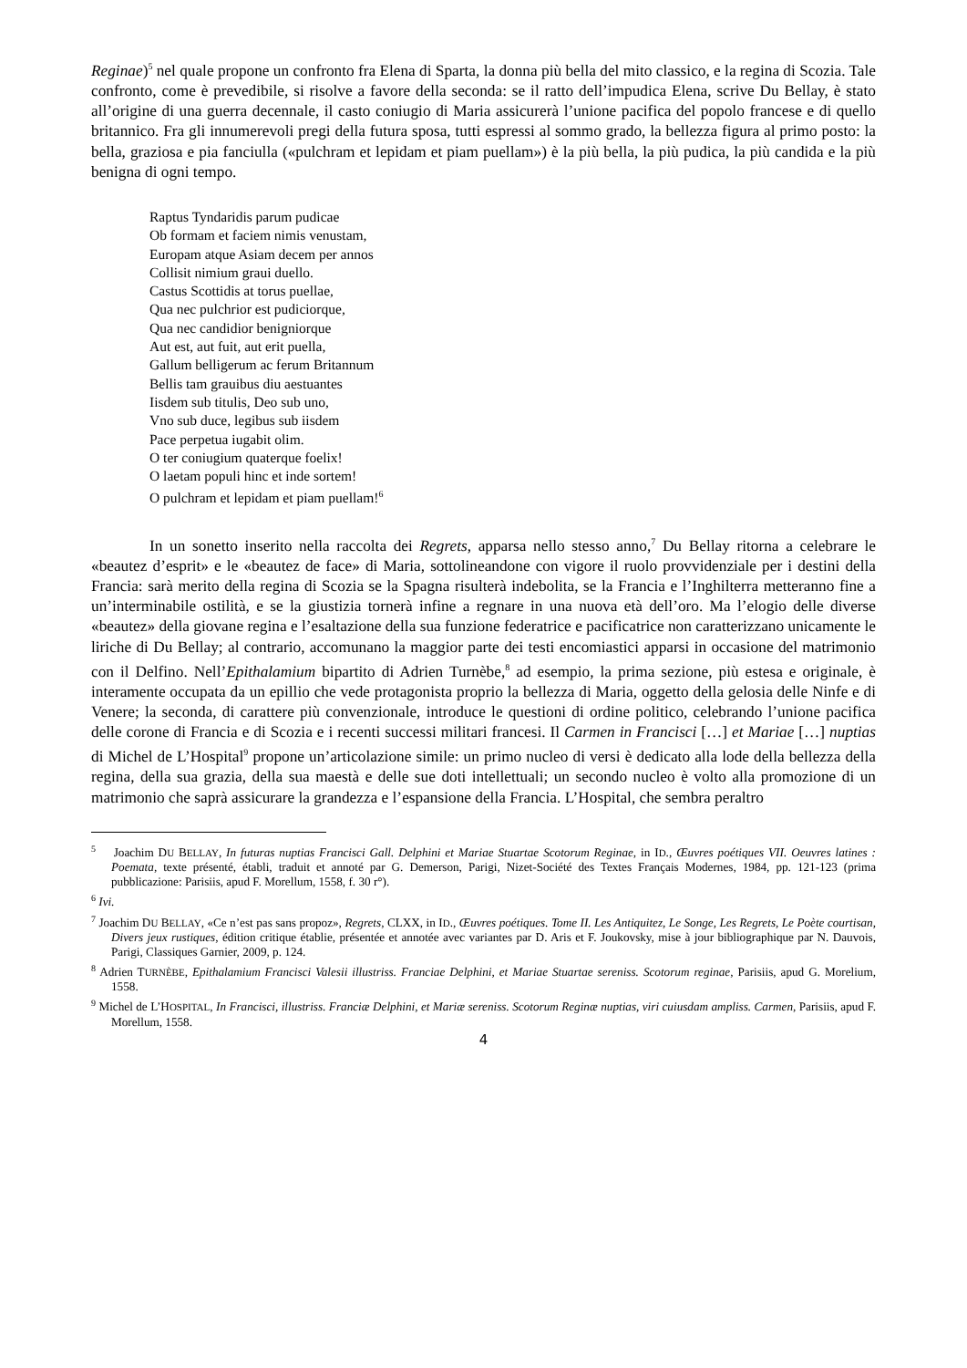Reginae)<sup>5</sup> nel quale propone un confronto fra Elena di Sparta, la donna più bella del mito classico, e la regina di Scozia. Tale confronto, come è prevedibile, si risolve a favore della seconda: se il ratto dell’impudica Elena, scrive Du Bellay, è stato all’origine di una guerra decennale, il casto coniugio di Maria assicurerà l’unione pacifica del popolo francese e di quello britannico. Fra gli innumerevoli pregi della futura sposa, tutti espressi al sommo grado, la bellezza figura al primo posto: la bella, graziosa e pia fanciulla («pulchram et lepidam et piam puellam») è la più bella, la più pudica, la più candida e la più benigna di ogni tempo.
Raptus Tyndaridis parum pudicae
Ob formam et faciem nimis venustam,
Europam atque Asiam decem per annos
Collisit nimium graui duello.
Castus Scottidis at torus puellae,
Qua nec pulchrior est pudiciorque,
Qua nec candidior benigniorque
Aut est, aut fuit, aut erit puella,
Gallum belligerum ac ferum Britannum
Bellis tam grauibus diu aestuantes
Iisdem sub titulis, Deo sub uno,
Vno sub duce, legibus sub iisdem
Pace perpetua iugabit olim.
O ter coniugium quaterque foelix!
O laetam populi hinc et inde sortem!
O pulchram et lepidam et piam puellam!<sup>6</sup>
In un sonetto inserito nella raccolta dei Regrets, apparsa nello stesso anno,<sup>7</sup> Du Bellay ritorna a celebrare le «beautez d’esprit» e le «beautez de face» di Maria, sottolineandone con vigore il ruolo provvidenziale per i destini della Francia: sarà merito della regina di Scozia se la Spagna risulterà indebolita, se la Francia e l’Inghilterra metteranno fine a un’interminabile ostilità, e se la giustizia tornerà infine a regnare in una nuova età dell’oro. Ma l’elogio delle diverse «beautez» della giovane regina e l’esaltazione della sua funzione federatrice e pacificatrice non caratterizzano unicamente le liriche di Du Bellay; al contrario, accomunano la maggior parte dei testi encomiastici apparsi in occasione del matrimonio con il Delfino. Nell’Epithalamium bipartito di Adrien Turnèbe,<sup>8</sup> ad esempio, la prima sezione, più estesa e originale, è interamente occupata da un epillio che vede protagonista proprio la bellezza di Maria, oggetto della gelosia delle Ninfe e di Venere; la seconda, di carattere più convenzionale, introduce le questioni di ordine politico, celebrando l’unione pacifica delle corone di Francia e di Scozia e i recenti successi militari francesi. Il Carmen in Francisci […] et Mariae […] nuptias di Michel de L’Hospital<sup>9</sup> propone un’articolazione simile: un primo nucleo di versi è dedicato alla lode della bellezza della regina, della sua grazia, della sua maestà e delle sue doti intellettuali; un secondo nucleo è volto alla promozione di un matrimonio che saprà assicurare la grandezza e l’espansione della Francia. L’Hospital, che sembra peraltro
<sup>5</sup> Joachim DU BELLAY, In futuras nuptias Francisci Gall. Delphini et Mariae Stuartae Scotorum Reginae, in ID., Œuvres poétiques VII. Oeuvres latines : Poemata, texte présenté, établi, traduit et annoté par G. Demerson, Parigi, Nizet-Société des Textes Français Modernes, 1984, pp. 121-123 (prima pubblicazione: Parisiis, apud F. Morellum, 1558, f. 30 r°).
<sup>6</sup> Ivi.
<sup>7</sup> Joachim DU BELLAY, «Ce n’est pas sans propoz», Regrets, CLXX, in ID., Œuvres poétiques. Tome II. Les Antiquitez, Le Songe, Les Regrets, Le Poète courtisan, Divers jeux rustiques, édition critique établie, présentée et annotée avec variantes par D. Aris et F. Joukovsky, mise à jour bibliographique par N. Dauvois, Parigi, Classiques Garnier, 2009, p. 124.
<sup>8</sup> Adrien TURNÈBE, Epithalamium Francisci Valesii illustriss. Franciae Delphini, et Mariae Stuartae sereniss. Scotorum reginae, Parisiis, apud G. Morelium, 1558.
<sup>9</sup> Michel de L’HOSPITAL, In Francisci, illustriss. Franciæ Delphini, et Mariæ sereniss. Scotorum Reginæ nuptias, viri cuiusdam ampliss. Carmen, Parisiis, apud F. Morellum, 1558.
4